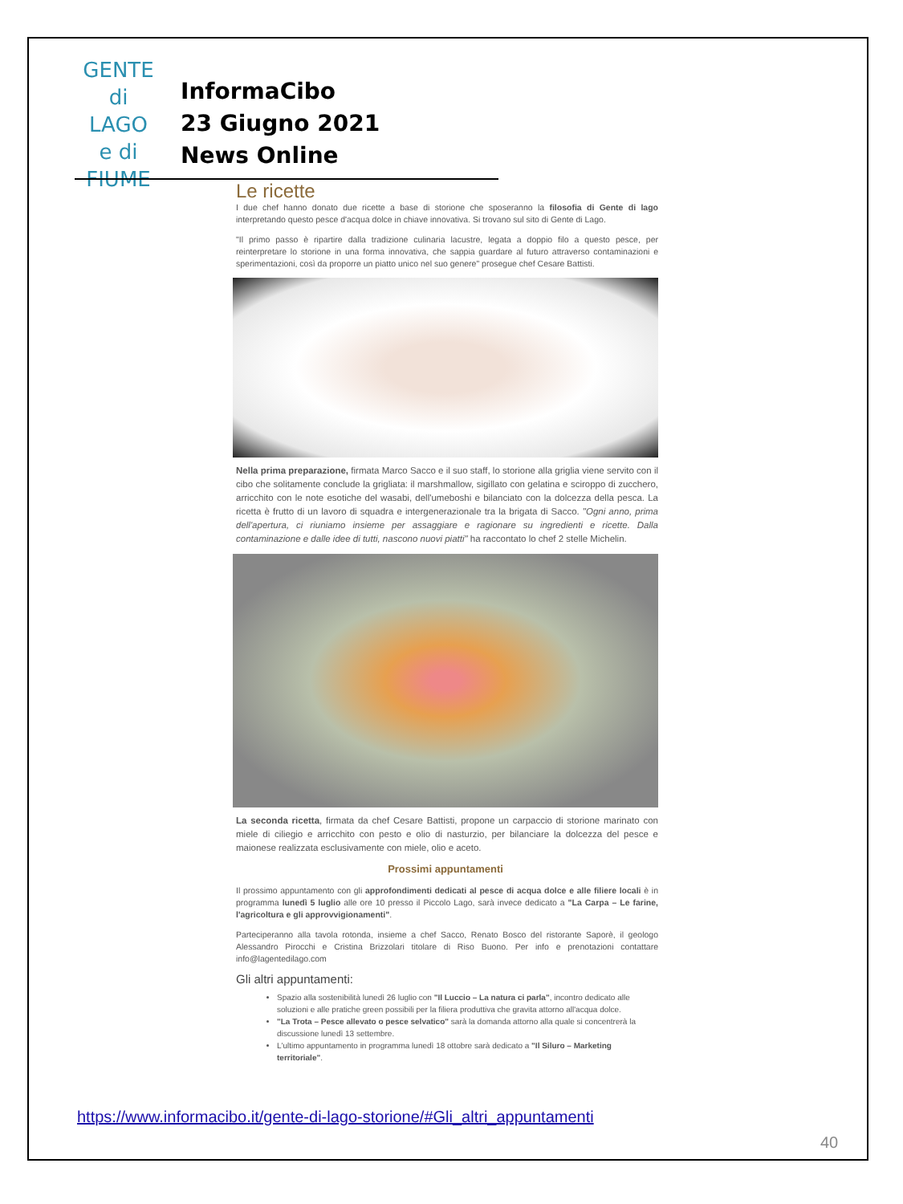GENTE
di LAGO
e di
FIUME
InformaCibo
23 Giugno 2021
News Online
Le ricette
I due chef hanno donato due ricette a base di storione che sposeranno la filosofia di Gente di lago interpretando questo pesce d'acqua dolce in chiave innovativa. Si trovano sul sito di Gente di Lago.
"Il primo passo è ripartire dalla tradizione culinaria lacustre, legata a doppio filo a questo pesce, per reinterpretare lo storione in una forma innovativa, che sappia guardare al futuro attraverso contaminazioni e sperimentazioni, così da proporre un piatto unico nel suo genere" prosegue chef Cesare Battisti.
Nella prima preparazione, firmata Marco Sacco e il suo staff, lo storione alla griglia viene servito con il cibo che solitamente conclude la grigliata: il marshmallow, sigillato con gelatina e sciroppo di zucchero, arricchito con le note esotiche del wasabi, dell'umeboshi e bilanciato con la dolcezza della pesca. La ricetta è frutto di un lavoro di squadra e intergenerazionale tra la brigata di Sacco. "Ogni anno, prima dell'apertura, ci riuniamo insieme per assaggiare e ragionare su ingredienti e ricette. Dalla contaminazione e dalle idee di tutti, nascono nuovi piatti" ha raccontato lo chef 2 stelle Michelin.
La seconda ricetta, firmata da chef Cesare Battisti, propone un carpaccio di storione marinato con miele di ciliegio e arricchito con pesto e olio di nasturzio, per bilanciare la dolcezza del pesce e maionese realizzata esclusivamente con miele, olio e aceto.
Prossimi appuntamenti
Il prossimo appuntamento con gli approfondimenti dedicati al pesce di acqua dolce e alle filiere locali è in programma lunedì 5 luglio alle ore 10 presso il Piccolo Lago, sarà invece dedicato a "La Carpa – Le farine, l'agricoltura e gli approvvigionamenti".
Parteciperanno alla tavola rotonda, insieme a chef Sacco, Renato Bosco del ristorante Saporè, il geologo Alessandro Pirocchi e Cristina Brizzolari titolare di Riso Buono. Per info e prenotazioni contattare info@lagentedilago.com
Gli altri appuntamenti:
Spazio alla sostenibilità lunedì 26 luglio con "Il Luccio – La natura ci parla", incontro dedicato alle soluzioni e alle pratiche green possibili per la filiera produttiva che gravita attorno all'acqua dolce.
"La Trota – Pesce allevato o pesce selvatico" sarà la domanda attorno alla quale si concentrerà la discussione lunedì 13 settembre.
L'ultimo appuntamento in programma lunedì 18 ottobre sarà dedicato a "Il Siluro – Marketing territoriale".
https://www.informacibo.it/gente-di-lago-storione/#Gli_altri_appuntamenti
40